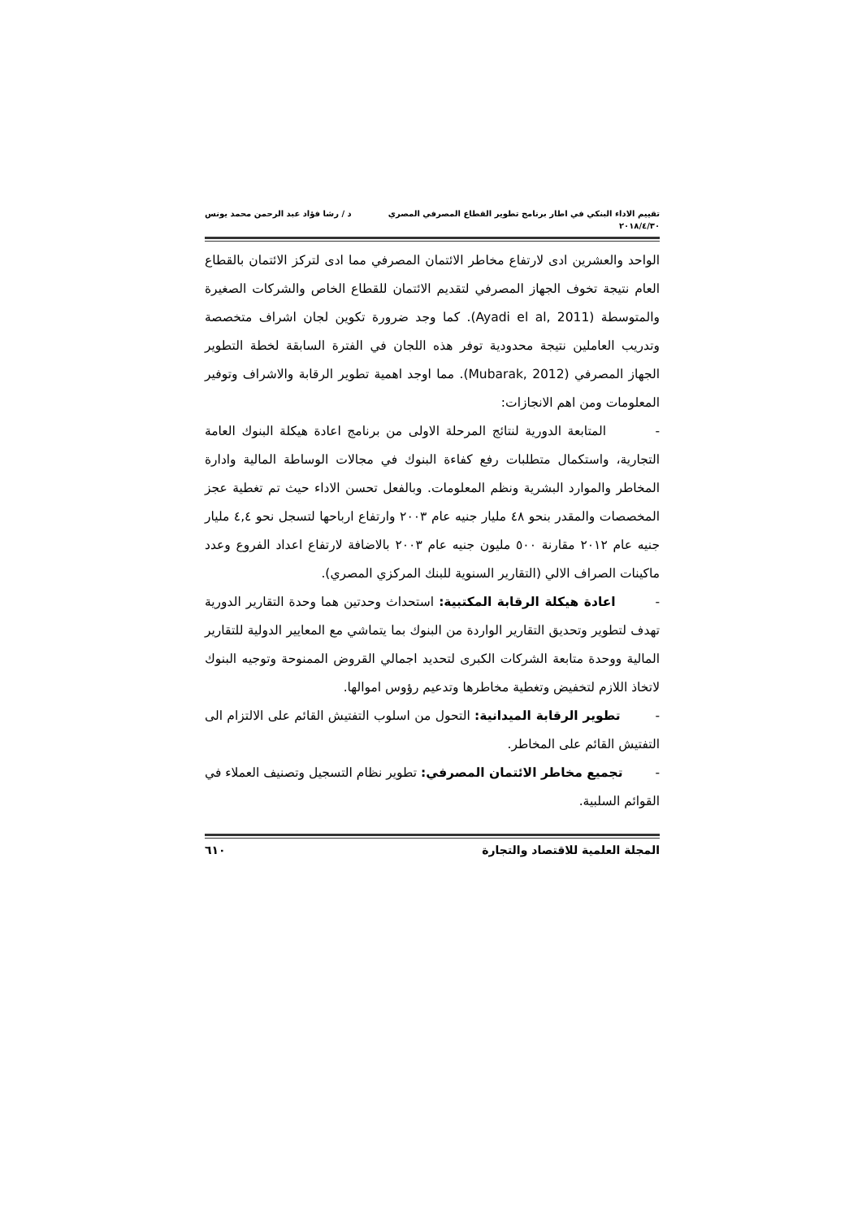تقييم الاداء البنكي في اطار برنامج تطوير القطاع المصرفي المصري
٢٠١٨/٤/٣٠
د / رشا فؤاد عبد الرحمن محمد يونس
الواحد والعشرين ادى لارتفاع مخاطر الائتمان المصرفي مما ادى لتركز الائتمان بالقطاع العام نتيجة تخوف الجهاز المصرفي لتقديم الائتمان للقطاع الخاص والشركات الصغيرة والمتوسطة (Ayadi el al, 2011). كما وجد ضرورة تكوين لجان اشراف متخصصة وتدريب العاملين نتيجة محدودية توفر هذه اللجان في الفترة السابقة لخطة التطوير الجهاز المصرفي (Mubarak, 2012). مما اوجد اهمية تطوير الرقابة والاشراف وتوفير المعلومات ومن اهم الانجازات:
- المتابعة الدورية لنتائج المرحلة الاولى من برنامج اعادة هيكلة البنوك العامة التجارية، واستكمال متطلبات رفع كفاءة البنوك في مجالات الوساطة المالية وادارة المخاطر والموارد البشرية ونظم المعلومات. وبالفعل تحسن الاداء حيث تم تغطية عجز المخصصات والمقدر بنحو ٤٨ مليار جنيه عام ٢٠٠٣ وارتفاع ارباحها لتسجل نحو ٤,٤ مليار جنيه عام ٢٠١٢ مقارنة ٥٠٠ مليون جنيه عام ٢٠٠٣ بالاضافة لارتفاع اعداد الفروع وعدد ماكينات الصراف الالي (التقارير السنوية للبنك المركزي المصري).
- اعادة هيكلة الرقابة المكتبية: استحداث وحدتين هما وحدة التقارير الدورية تهدف لتطوير وتحديق التقارير الواردة من البنوك بما يتماشي مع المعايير الدولية للتقارير المالية ووحدة متابعة الشركات الكبرى لتحديد اجمالي القروض الممنوحة وتوجيه البنوك لاتخاذ اللازم لتخفيض وتغطية مخاطرها وتدعيم رؤوس اموالها.
- تطوير الرقابة الميدانية: التحول من اسلوب التفتيش القائم على الالتزام الى التفتيش القائم على المخاطر.
- تجميع مخاطر الائتمان المصرفي: تطوير نظام التسجيل وتصنيف العملاء في القوائم السلبية.
المجلة العلمية للاقتصاد والتجارة
٦١٠